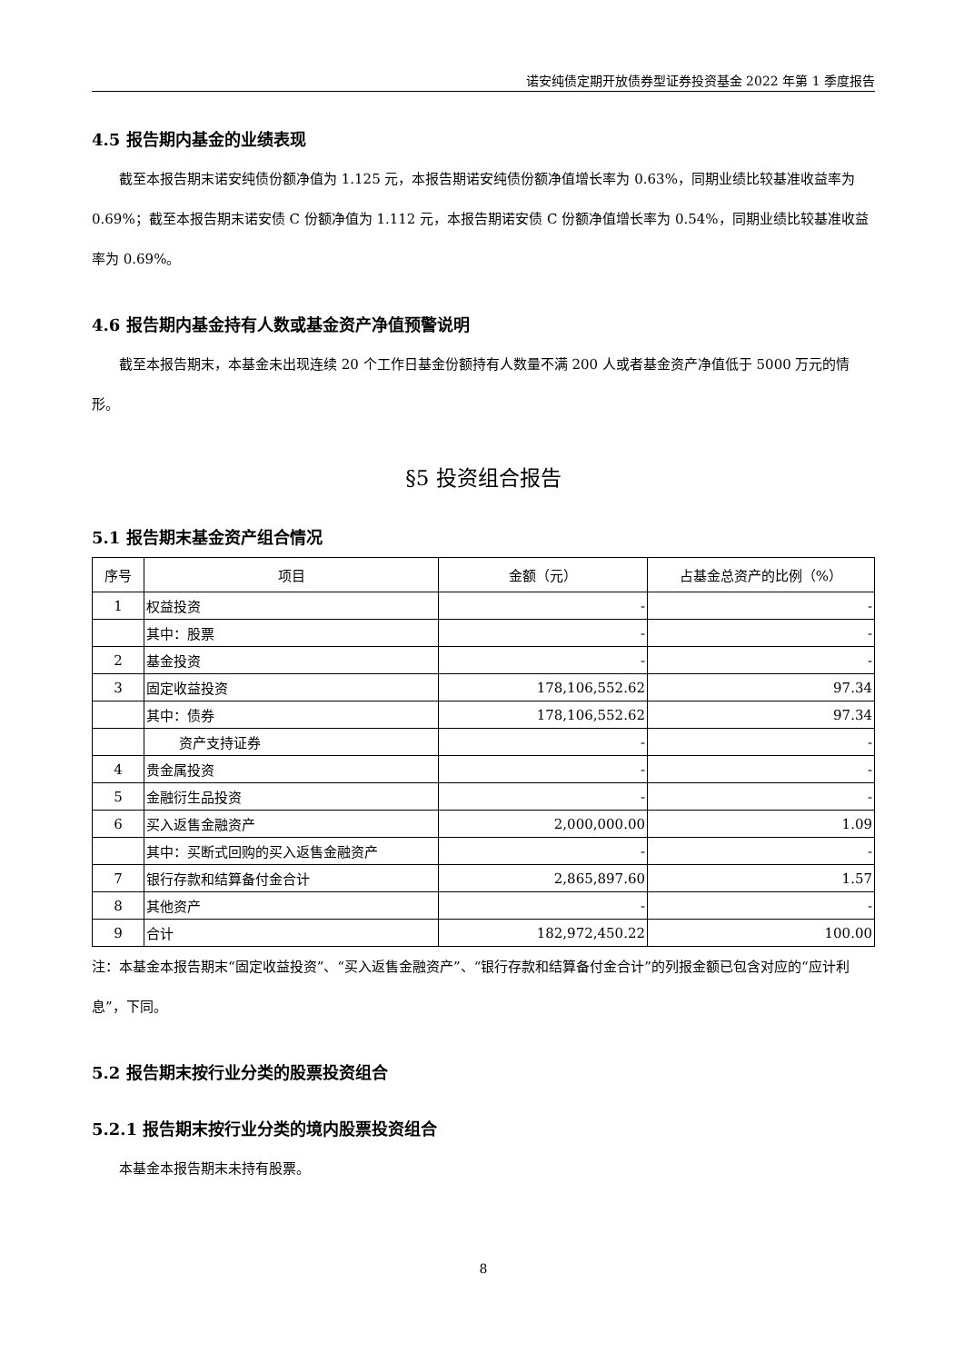诺安纯债定期开放债券型证券投资基金 2022 年第 1 季度报告
4.5 报告期内基金的业绩表现
截至本报告期末诺安纯债份额净值为 1.125 元，本报告期诺安纯债份额净值增长率为 0.63%，同期业绩比较基准收益率为 0.69%；截至本报告期末诺安债 C 份额净值为 1.112 元，本报告期诺安债 C 份额净值增长率为 0.54%，同期业绩比较基准收益率为 0.69%。
4.6 报告期内基金持有人数或基金资产净值预警说明
截至本报告期末，本基金未出现连续 20 个工作日基金份额持有人数量不满 200 人或者基金资产净值低于 5000 万元的情形。
§5 投资组合报告
5.1 报告期末基金资产组合情况
| 序号 | 项目 | 金额（元） | 占基金总资产的比例（%） |
| --- | --- | --- | --- |
| 1 | 权益投资 | - | - |
| | 其中：股票 | - | - |
| 2 | 基金投资 | - | - |
| 3 | 固定收益投资 | 178,106,552.62 | 97.34 |
| | 其中：债券 | 178,106,552.62 | 97.34 |
| | 资产支持证券 | - | - |
| 4 | 贵金属投资 | - | - |
| 5 | 金融衍生品投资 | - | - |
| 6 | 买入返售金融资产 | 2,000,000.00 | 1.09 |
| | 其中：买断式回购的买入返售金融资产 | - | - |
| 7 | 银行存款和结算备付金合计 | 2,865,897.60 | 1.57 |
| 8 | 其他资产 | - | - |
| 9 | 合计 | 182,972,450.22 | 100.00 |
注：本基金本报告期末“固定收益投资”、“买入返售金融资产”、“银行存款和结算备付金合计”的列报金额已包含对应的“应计利息”，下同。
5.2 报告期末按行业分类的股票投资组合
5.2.1 报告期末按行业分类的境内股票投资组合
本基金本报告期末未持有股票。
8